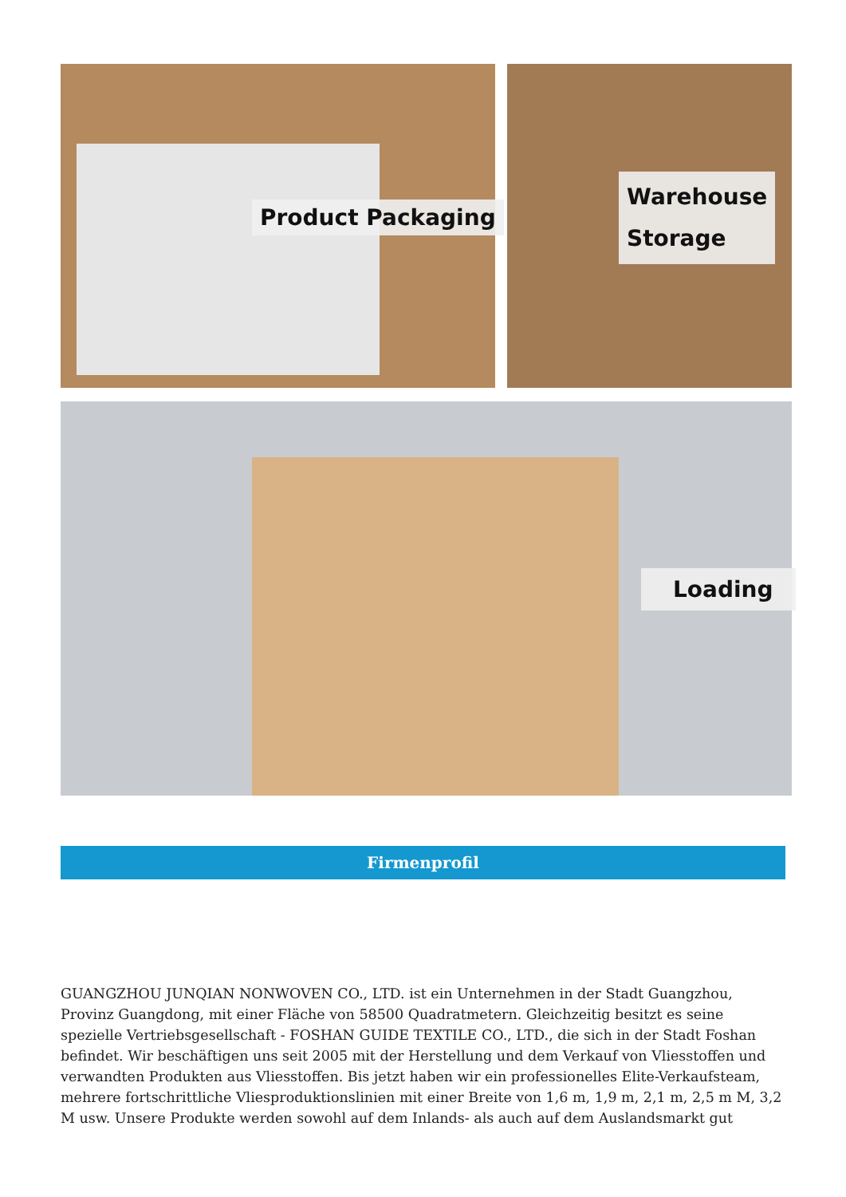Product Packaging
Warehouse
Storage
Loading
Firmenprofil
GUANGZHOU JUNQIAN NONWOVEN CO., LTD. ist ein Unternehmen in der Stadt Guangzhou, Provinz Guangdong, mit einer Fläche von 58500 Quadratmetern. Gleichzeitig besitzt es seine spezielle Vertriebsgesellschaft - FOSHAN GUIDE TEXTILE CO., LTD., die sich in der Stadt Foshan befindet. Wir beschäftigen uns seit 2005 mit der Herstellung und dem Verkauf von Vliesstoffen und verwandten Produkten aus Vliesstoffen. Bis jetzt haben wir ein professionelles Elite-Verkaufsteam, mehrere fortschrittliche Vliesproduktionslinien mit einer Breite von 1,6 m, 1,9 m, 2,1 m, 2,5 m M, 3,2 M usw. Unsere Produkte werden sowohl auf dem Inlands- als auch auf dem Auslandsmarkt gut